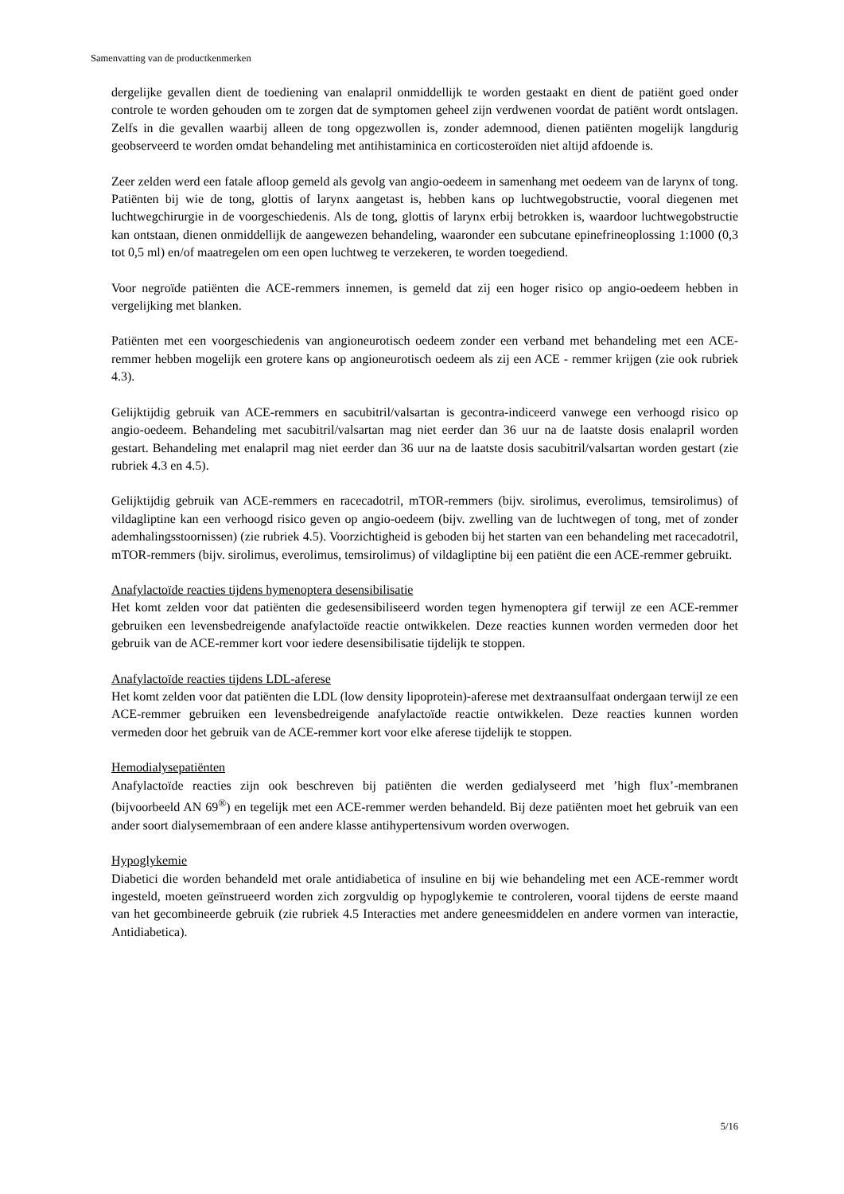Samenvatting van de productkenmerken
dergelijke gevallen dient de toediening van enalapril onmiddellijk te worden gestaakt en dient de patiënt goed onder controle te worden gehouden om te zorgen dat de symptomen geheel zijn verdwenen voordat de patiënt wordt ontslagen. Zelfs in die gevallen waarbij alleen de tong opgezwollen is, zonder ademnood, dienen patiënten mogelijk langdurig geobserveerd te worden omdat behandeling met antihistaminica en corticosteroïden niet altijd afdoende is.
Zeer zelden werd een fatale afloop gemeld als gevolg van angio-oedeem in samenhang met oedeem van de larynx of tong. Patiënten bij wie de tong, glottis of larynx aangetast is, hebben kans op luchtwegobstructie, vooral diegenen met luchtwegchirurgie in de voorgeschiedenis. Als de tong, glottis of larynx erbij betrokken is, waardoor luchtwegobstructie kan ontstaan, dienen onmiddellijk de aangewezen behandeling, waaronder een subcutane epinefrineoplossing 1:1000 (0,3 tot 0,5 ml) en/of maatregelen om een open luchtweg te verzekeren, te worden toegediend.
Voor negroïde patiënten die ACE-remmers innemen, is gemeld dat zij een hoger risico op angio-oedeem hebben in vergelijking met blanken.
Patiënten met een voorgeschiedenis van angioneurotisch oedeem zonder een verband met behandeling met een ACE-remmer hebben mogelijk een grotere kans op angioneurotisch oedeem als zij een ACE - remmer krijgen (zie ook rubriek 4.3).
Gelijktijdig gebruik van ACE-remmers en sacubitril/valsartan is gecontra-indiceerd vanwege een verhoogd risico op angio-oedeem. Behandeling met sacubitril/valsartan mag niet eerder dan 36 uur na de laatste dosis enalapril worden gestart. Behandeling met enalapril mag niet eerder dan 36 uur na de laatste dosis sacubitril/valsartan worden gestart (zie rubriek 4.3 en 4.5).
Gelijktijdig gebruik van ACE-remmers en racecadotril, mTOR-remmers (bijv. sirolimus, everolimus, temsirolimus) of vildagliptine kan een verhoogd risico geven op angio-oedeem (bijv. zwelling van de luchtwegen of tong, met of zonder ademhalingsstoornissen) (zie rubriek 4.5). Voorzichtigheid is geboden bij het starten van een behandeling met racecadotril, mTOR-remmers (bijv. sirolimus, everolimus, temsirolimus) of vildagliptine bij een patiënt die een ACE-remmer gebruikt.
Anafylactoïde reacties tijdens hymenoptera desensibilisatie
Het komt zelden voor dat patiënten die gedesensibiliseerd worden tegen hymenoptera gif terwijl ze een ACE-remmer gebruiken een levensbedreigende anafylactoïde reactie ontwikkelen. Deze reacties kunnen worden vermeden door het gebruik van de ACE-remmer kort voor iedere desensibilisatie tijdelijk te stoppen.
Anafylactoïde reacties tijdens LDL-aferese
Het komt zelden voor dat patiënten die LDL (low density lipoprotein)-aferese met dextraansulfaat ondergaan terwijl ze een ACE-remmer gebruiken een levensbedreigende anafylactoïde reactie ontwikkelen. Deze reacties kunnen worden vermeden door het gebruik van de ACE-remmer kort voor elke aferese tijdelijk te stoppen.
Hemodialysepatiënten
Anafylactoïde reacties zijn ook beschreven bij patiënten die werden gedialyseerd met ’high flux’-membranen (bijvoorbeeld AN 69<sup>®</sup>) en tegelijk met een ACE-remmer werden behandeld. Bij deze patiënten moet het gebruik van een ander soort dialysemembraan of een andere klasse antihypertensivum worden overwogen.
Hypoglykemie
Diabetici die worden behandeld met orale antidiabetica of insuline en bij wie behandeling met een ACE-remmer wordt ingesteld, moeten geïnstrueerd worden zich zorgvuldig op hypoglykemie te controleren, vooral tijdens de eerste maand van het gecombineerde gebruik (zie rubriek 4.5 Interacties met andere geneesmiddelen en andere vormen van interactie, Antidiabetica).
5/16